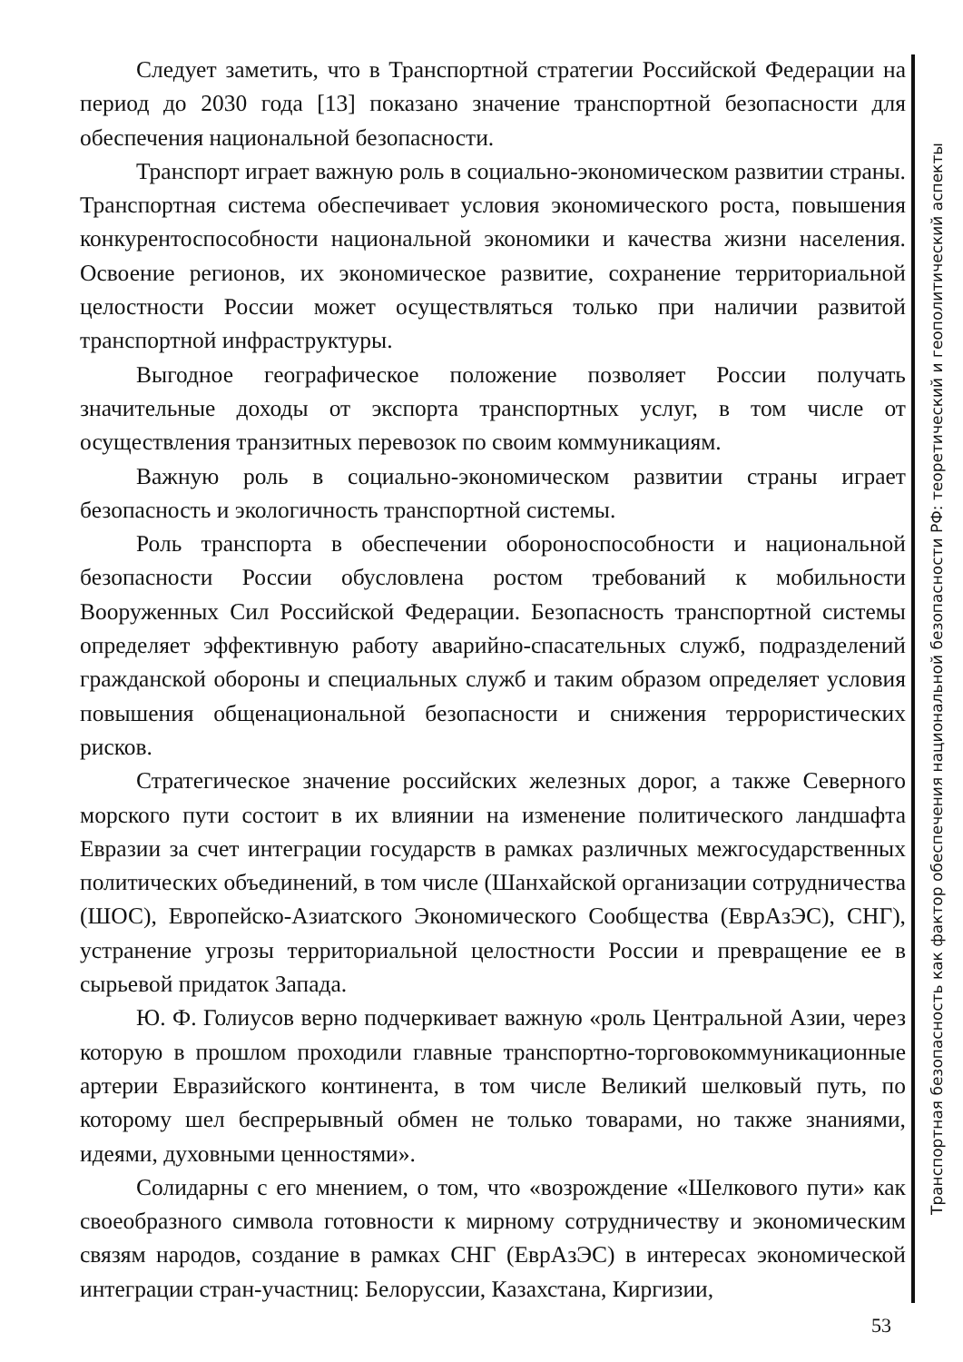Следует заметить, что в Транспортной стратегии Российской Федерации на период до 2030 года [13] показано значение транспортной безопасности для обеспечения национальной безопасности.
Транспорт играет важную роль в социально-экономическом развитии страны. Транспортная система обеспечивает условия экономического роста, повышения конкурентоспособности национальной экономики и качества жизни населения. Освоение регионов, их экономическое развитие, сохранение территориальной целостности России может осуществляться только при наличии развитой транспортной инфраструктуры.
Выгодное географическое положение позволяет России получать значительные доходы от экспорта транспортных услуг, в том числе от осуществления транзитных перевозок по своим коммуникациям.
Важную роль в социально-экономическом развитии страны играет безопасность и экологичность транспортной системы.
Роль транспорта в обеспечении обороноспособности и национальной безопасности России обусловлена ростом требований к мобильности Вооруженных Сил Российской Федерации. Безопасность транспортной системы определяет эффективную работу аварийно-спасательных служб, подразделений гражданской обороны и специальных служб и таким образом определяет условия повышения общенациональной безопасности и снижения террористических рисков.
Стратегическое значение российских железных дорог, а также Северного морского пути состоит в их влиянии на изменение политического ландшафта Евразии за счет интеграции государств в рамках различных межгосударственных политических объединений, в том числе (Шанхайской организации сотрудничества (ШОС), Европейско-Азиатского Экономического Сообщества (ЕврАзЭС), СНГ), устранение угрозы территориальной целостности России и превращение ее в сырьевой придаток Запада.
Ю. Ф. Голиусов верно подчеркивает важную «роль Центральной Азии, через которую в прошлом проходили главные транспортно-торговокоммуникационные артерии Евразийского континента, в том числе Великий шелковый путь, по которому шел беспрерывный обмен не только товарами, но также знаниями, идеями, духовными ценностями».
Солидарны с его мнением, о том, что «возрождение «Шелкового пути» как своеобразного символа готовности к мирному сотрудничеству и экономическим связям народов, создание в рамках СНГ (ЕврАзЭС) в интересах экономической интеграции стран-участниц: Белоруссии, Казахстана, Киргизии,
Транспортная безопасность как фактор обеспечения национальной безопасности РФ: теоретический и геополитический аспекты
53